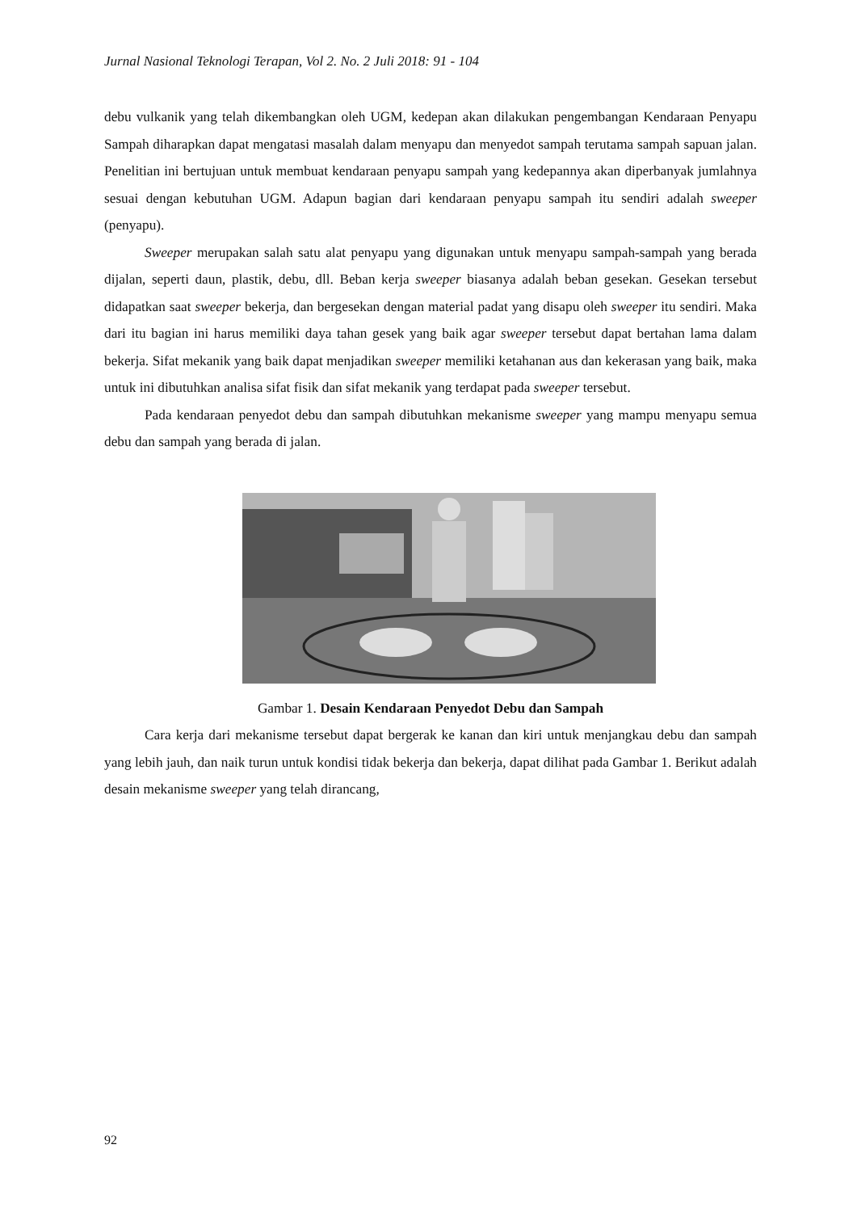Jurnal Nasional Teknologi Terapan, Vol 2. No. 2 Juli 2018: 91 - 104
debu vulkanik yang telah dikembangkan oleh UGM, kedepan akan dilakukan pengembangan Kendaraan Penyapu Sampah diharapkan dapat mengatasi masalah dalam menyapu dan menyedot sampah terutama sampah sapuan jalan. Penelitian ini bertujuan untuk membuat kendaraan penyapu sampah yang kedepannya akan diperbanyak jumlahnya sesuai dengan kebutuhan UGM. Adapun bagian dari kendaraan penyapu sampah itu sendiri adalah sweeper (penyapu).
Sweeper merupakan salah satu alat penyapu yang digunakan untuk menyapu sampah-sampah yang berada dijalan, seperti daun, plastik, debu, dll. Beban kerja sweeper biasanya adalah beban gesekan. Gesekan tersebut didapatkan saat sweeper bekerja, dan bergesekan dengan material padat yang disapu oleh sweeper itu sendiri. Maka dari itu bagian ini harus memiliki daya tahan gesek yang baik agar sweeper tersebut dapat bertahan lama dalam bekerja. Sifat mekanik yang baik dapat menjadikan sweeper memiliki ketahanan aus dan kekerasan yang baik, maka untuk ini dibutuhkan analisa sifat fisik dan sifat mekanik yang terdapat pada sweeper tersebut.
Pada kendaraan penyedot debu dan sampah dibutuhkan mekanisme sweeper yang mampu menyapu semua debu dan sampah yang berada di jalan.
Gambar 1. Desain Kendaraan Penyedot Debu dan Sampah
Cara kerja dari mekanisme tersebut dapat bergerak ke kanan dan kiri untuk menjangkau debu dan sampah yang lebih jauh, dan naik turun untuk kondisi tidak bekerja dan bekerja, dapat dilihat pada Gambar 1. Berikut adalah desain mekanisme sweeper yang telah dirancang,
92